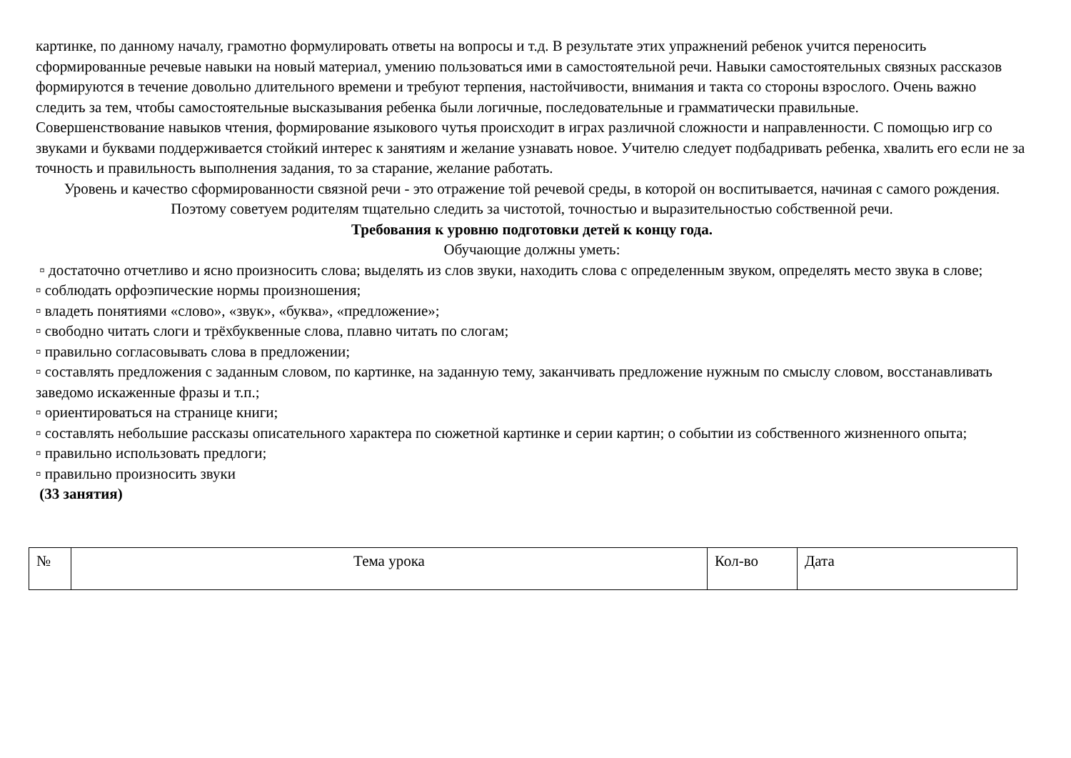картинке, по данному началу, грамотно формулировать ответы на вопросы и т.д. В результате этих упражнений ребенок учится переносить сформированные речевые навыки на новый материал, умению пользоваться ими в самостоятельной речи. Навыки самостоятельных связных рассказов формируются в течение довольно длительного времени и требуют терпения, настойчивости, внимания и такта со стороны взрослого. Очень важно следить за тем, чтобы самостоятельные высказывания ребенка были логичные, последовательные и грамматически правильные.
Совершенствование навыков чтения, формирование языкового чутья происходит в играх различной сложности и направленности. С помощью игр со звуками и буквами поддерживается стойкий интерес к занятиям и желание узнавать новое. Учителю следует подбадривать ребенка, хвалить его если не за точность и правильность выполнения задания, то за старание, желание работать.
Уровень и качество сформированности связной речи - это отражение той речевой среды, в которой он воспитывается, начиная с самого рождения. Поэтому советуем родителям тщательно следить за чистотой, точностью и выразительностью собственной речи.
Требования к уровню подготовки детей к концу года.
Обучающие должны уметь:
▫ достаточно отчетливо и ясно произносить слова; выделять из слов звуки, находить слова с определенным звуком, определять место звука в слове;
▫ соблюдать орфоэпические нормы произношения;
▫ владеть понятиями «слово», «звук», «буква», «предложение»;
▫ свободно читать слоги и трёхбуквенные слова, плавно читать по слогам;
▫ правильно согласовывать слова в предложении;
▫ составлять предложения с заданным словом, по картинке, на заданную тему, заканчивать предложение нужным по смыслу словом, восстанавливать заведомо искаженные фразы и т.п.;
▫ ориентироваться на странице книги;
▫ составлять небольшие рассказы описательного характера по сюжетной картинке и серии картин; о событии из собственного жизненного опыта;
▫ правильно использовать предлоги;
▫ правильно произносить звуки
(33 занятия)
| № | Тема урока | Кол-во | Дата |